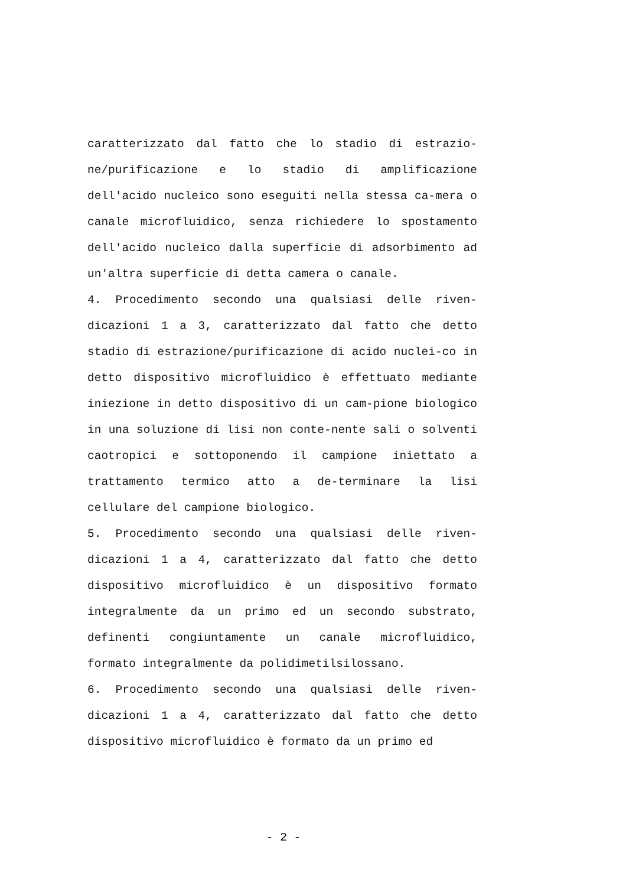caratterizzato dal fatto che lo stadio di estrazio-ne/purificazione e lo stadio di amplificazione dell'acido nucleico sono eseguiti nella stessa ca-mera o canale microfluidico, senza richiedere lo spostamento dell'acido nucleico dalla superficie di adsorbimento ad un'altra superficie di detta camera o canale.
4. Procedimento secondo una qualsiasi delle riven-dicazioni 1 a 3, caratterizzato dal fatto che detto stadio di estrazione/purificazione di acido nuclei-co in detto dispositivo microfluidico è effettuato mediante iniezione in detto dispositivo di un cam-pione biologico in una soluzione di lisi non conte-nente sali o solventi caotropici e sottoponendo il campione iniettato a trattamento termico atto a de-terminare la lisi cellulare del campione biologico.
5. Procedimento secondo una qualsiasi delle riven-dicazioni 1 a 4, caratterizzato dal fatto che detto dispositivo microfluidico è un dispositivo formato integralmente da un primo ed un secondo substrato, definenti congiuntamente un canale microfluidico, formato integralmente da polidimetilsilossano.
6. Procedimento secondo una qualsiasi delle riven-dicazioni 1 a 4, caratterizzato dal fatto che detto dispositivo microfluidico è formato da un primo ed
- 2 -